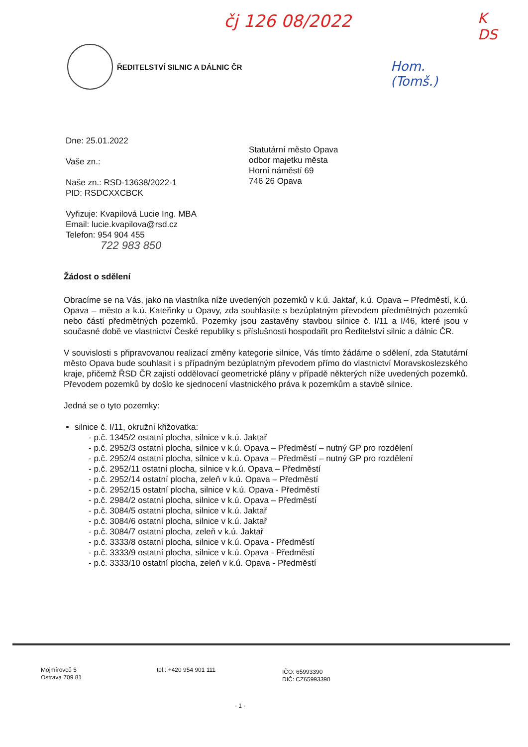čj 126 08/2022
K
DS
Hom.
(Tomš.)
ŘEDITELSTVÍ SILNIC A DÁLNIC ČR
Dne: 25.01.2022
Vaše zn.:
Naše zn.: RSD-13638/2022-1
PID: RSDCXXCBCK
Vyřizuje: Kvapilová Lucie Ing. MBA
Email: lucie.kvapilova@rsd.cz
Telefon: 954 904 455
722 983 850
Statutární město Opava
odbor majetku města
Horní náměstí 69
746 26 Opava
Žádost o sdělení
Obracíme se na Vás, jako na vlastníka níže uvedených pozemků v k.ú. Jaktař, k.ú. Opava – Předměstí, k.ú. Opava – město a k.ú. Kateřinky u Opavy, zda souhlasíte s bezúplatným převodem předmětných pozemků nebo částí předmětných pozemků. Pozemky jsou zastavěny stavbou silnice č. I/11 a I/46, které jsou v současné době ve vlastnictví České republiky s příslušnosti hospodařit pro Ředitelství silnic a dálnic ČR.
V souvislosti s připravovanou realizací změny kategorie silnice, Vás tímto žádáme o sdělení, zda Statutární město Opava bude souhlasit i s případným bezúplatným převodem přímo do vlastnictví Moravskoslezského kraje, přičemž ŘSD ČR zajistí oddělovací geometrické plány v případě některých níže uvedených pozemků. Převodem pozemků by došlo ke sjednocení vlastnického práva k pozemkům a stavbě silnice.
Jedná se o tyto pozemky:
silnice č. I/11, okružní křižovatka:
- p.č. 1345/2 ostatní plocha, silnice v k.ú. Jaktař
- p.č. 2952/3 ostatní plocha, silnice v k.ú. Opava – Předměstí – nutný GP pro rozdělení
- p.č. 2952/4 ostatní plocha, silnice v k.ú. Opava – Předměstí – nutný GP pro rozdělení
- p.č. 2952/11 ostatní plocha, silnice v k.ú. Opava – Předměstí
- p.č. 2952/14 ostatní plocha, zeleň v k.ú. Opava – Předměstí
- p.č. 2952/15 ostatní plocha, silnice v k.ú. Opava - Předměstí
- p.č. 2984/2 ostatní plocha, silnice v k.ú. Opava – Předměstí
- p.č. 3084/5 ostatní plocha, silnice v k.ú. Jaktař
- p.č. 3084/6 ostatní plocha, silnice v k.ú. Jaktař
- p.č. 3084/7 ostatní plocha, zeleň v k.ú. Jaktař
- p.č. 3333/8 ostatní plocha, silnice v k.ú. Opava - Předměstí
- p.č. 3333/9 ostatní plocha, silnice v k.ú. Opava - Předměstí
- p.č. 3333/10 ostatní plocha, zeleň v k.ú. Opava - Předměstí
Mojmírovců 5
Ostrava 709 81
tel.: +420 954 901 111
IČO: 65993390
DIČ: CZ65993390
- 1 -